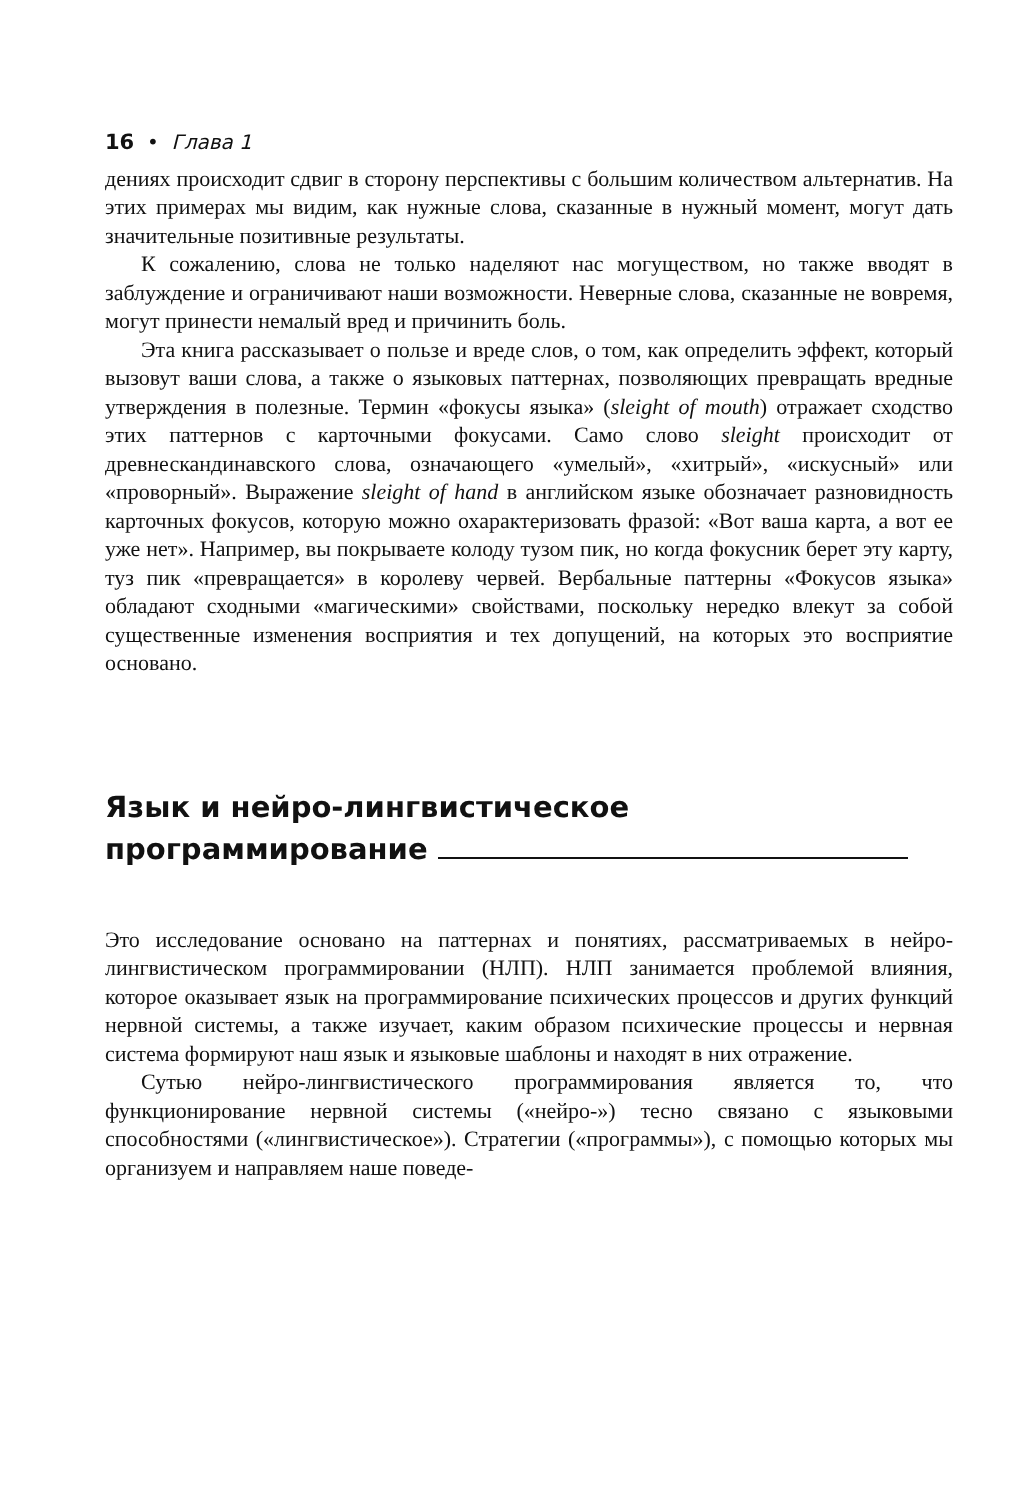16 • Глава 1
дениях происходит сдвиг в сторону перспективы с большим количеством альтернатив. На этих примерах мы видим, как нужные слова, сказанные в нужный момент, могут дать значительные позитивные результаты.
К сожалению, слова не только наделяют нас могуществом, но также вводят в заблуждение и ограничивают наши возможности. Неверные слова, сказанные не вовремя, могут принести немалый вред и причинить боль.
Эта книга рассказывает о пользе и вреде слов, о том, как определить эффект, который вызовут ваши слова, а также о языковых паттернах, позволяющих превращать вредные утверждения в полезные. Термин «фокусы языка» (sleight of mouth) отражает сходство этих паттернов с карточными фокусами. Само слово sleight происходит от древнескандинавского слова, означающего «умелый», «хитрый», «искусный» или «проворный». Выражение sleight of hand в английском языке обозначает разновидность карточных фокусов, которую можно охарактеризовать фразой: «Вот ваша карта, а вот ее уже нет». Например, вы покрываете колоду тузом пик, но когда фокусник берет эту карту, туз пик «превращается» в королеву червей. Вербальные паттерны «Фокусов языка» обладают сходными «магическими» свойствами, поскольку нередко влекут за собой существенные изменения восприятия и тех допущений, на которых это восприятие основано.
Язык и нейро-лингвистическое
программирование
Это исследование основано на паттернах и понятиях, рассматриваемых в нейро-лингвистическом программировании (НЛП). НЛП занимается проблемой влияния, которое оказывает язык на программирование психических процессов и других функций нервной системы, а также изучает, каким образом психические процессы и нервная система формируют наш язык и языковые шаблоны и находят в них отражение.
Сутью нейро-лингвистического программирования является то, что функционирование нервной системы («нейро-») тесно связано с языковыми способностями («лингвистическое»). Стратегии («программы»), с помощью которых мы организуем и направляем наше поведе-